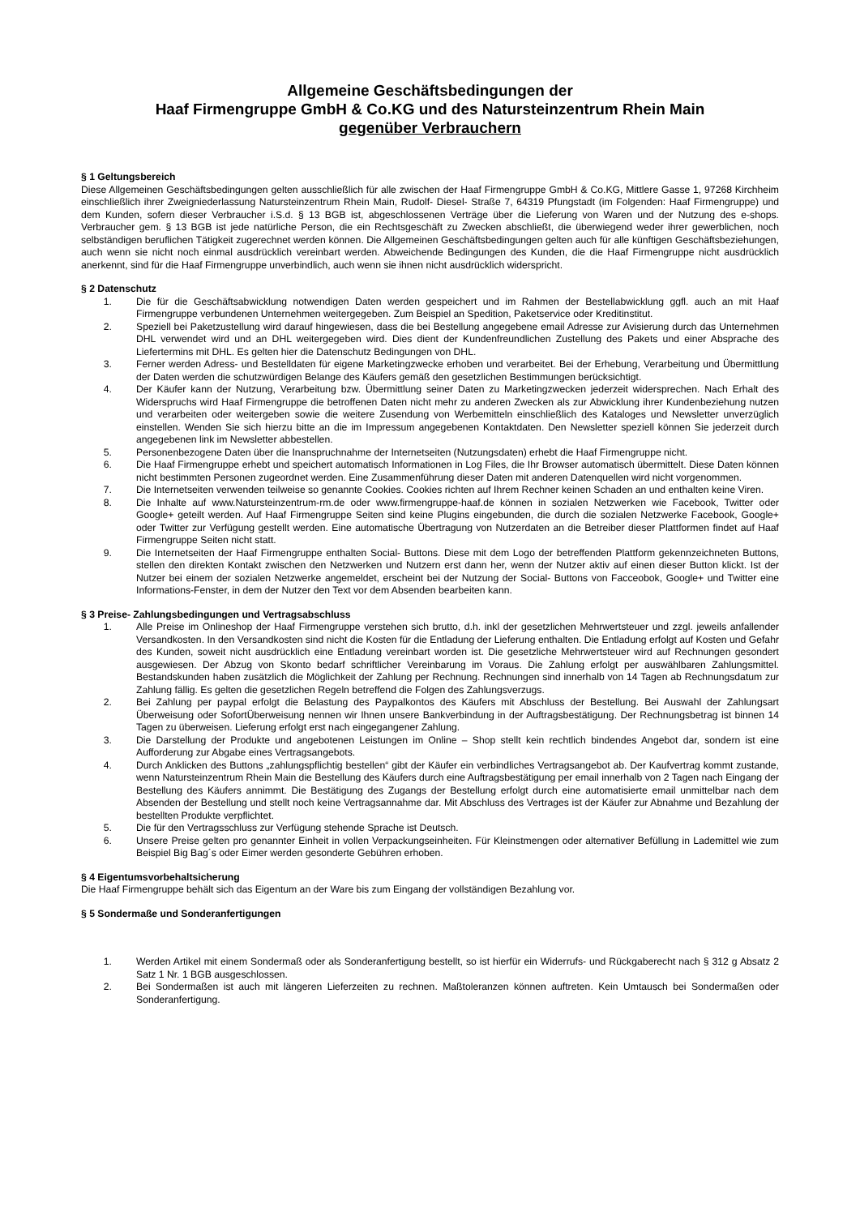Allgemeine Geschäftsbedingungen der
Haaf Firmengruppe GmbH & Co.KG und des Natursteinzentrum Rhein Main
gegenüber Verbrauchern
§ 1 Geltungsbereich
Diese Allgemeinen Geschäftsbedingungen gelten ausschließlich für alle zwischen der Haaf Firmengruppe GmbH & Co.KG, Mittlere Gasse 1, 97268 Kirchheim einschließlich ihrer Zweigniederlassung Natursteinzentrum Rhein Main, Rudolf- Diesel- Straße 7, 64319 Pfungstadt (im Folgenden: Haaf Firmengruppe) und dem Kunden, sofern dieser Verbraucher i.S.d. § 13 BGB ist, abgeschlossenen Verträge über die Lieferung von Waren und der Nutzung des e-shops. Verbraucher gem. § 13 BGB ist jede natürliche Person, die ein Rechtsgeschäft zu Zwecken abschließt, die überwiegend weder ihrer gewerblichen, noch selbständigen beruflichen Tätigkeit zugerechnet werden können. Die Allgemeinen Geschäftsbedingungen gelten auch für alle künftigen Geschäftsbeziehungen, auch wenn sie nicht noch einmal ausdrücklich vereinbart werden. Abweichende Bedingungen des Kunden, die die Haaf Firmengruppe nicht ausdrücklich anerkennt, sind für die Haaf Firmengruppe unverbindlich, auch wenn sie ihnen nicht ausdrücklich widerspricht.
§ 2 Datenschutz
1. Die für die Geschäftsabwicklung notwendigen Daten werden gespeichert und im Rahmen der Bestellabwicklung ggfl. auch an mit Haaf Firmengruppe verbundenen Unternehmen weitergegeben. Zum Beispiel an Spedition, Paketservice oder Kreditinstitut.
2. Speziell bei Paketzustellung wird darauf hingewiesen, dass die bei Bestellung angegebene email Adresse zur Avisierung durch das Unternehmen DHL verwendet wird und an DHL weitergegeben wird. Dies dient der Kundenfreundlichen Zustellung des Pakets und einer Absprache des Liefertermins mit DHL. Es gelten hier die Datenschutz Bedingungen von DHL.
3. Ferner werden Adress- und Bestelldaten für eigene Marketingzwecke erhoben und verarbeitet. Bei der Erhebung, Verarbeitung und Übermittlung der Daten werden die schutzwürdigen Belange des Käufers gemäß den gesetzlichen Bestimmungen berücksichtigt.
4. Der Käufer kann der Nutzung, Verarbeitung bzw. Übermittlung seiner Daten zu Marketingzwecken jederzeit widersprechen. Nach Erhalt des Widerspruchs wird Haaf Firmengruppe die betroffenen Daten nicht mehr zu anderen Zwecken als zur Abwicklung ihrer Kundenbeziehung nutzen und verarbeiten oder weitergeben sowie die weitere Zusendung von Werbemitteln einschließlich des Kataloges und Newsletter unverzüglich einstellen. Wenden Sie sich hierzu bitte an die im Impressum angegebenen Kontaktdaten. Den Newsletter speziell können Sie jederzeit durch angegebenen link im Newsletter abbestellen.
5. Personenbezogene Daten über die Inanspruchnahme der Internetseiten (Nutzungsdaten) erhebt die Haaf Firmengruppe nicht.
6. Die Haaf Firmengruppe erhebt und speichert automatisch Informationen in Log Files, die Ihr Browser automatisch übermittelt. Diese Daten können nicht bestimmten Personen zugeordnet werden. Eine Zusammenführung dieser Daten mit anderen Datenquellen wird nicht vorgenommen.
7. Die Internetseiten verwenden teilweise so genannte Cookies. Cookies richten auf Ihrem Rechner keinen Schaden an und enthalten keine Viren.
8. Die Inhalte auf www.Natursteinzentrum-rm.de oder www.firmengruppe-haaf.de können in sozialen Netzwerken wie Facebook, Twitter oder Google+ geteilt werden. Auf Haaf Firmengruppe Seiten sind keine Plugins eingebunden, die durch die sozialen Netzwerke Facebook, Google+ oder Twitter zur Verfügung gestellt werden. Eine automatische Übertragung von Nutzerdaten an die Betreiber dieser Plattformen findet auf Haaf Firmengruppe Seiten nicht statt.
9. Die Internetseiten der Haaf Firmengruppe enthalten Social- Buttons. Diese mit dem Logo der betreffenden Plattform gekennzeichneten Buttons, stellen den direkten Kontakt zwischen den Netzwerken und Nutzern erst dann her, wenn der Nutzer aktiv auf einen dieser Button klickt. Ist der Nutzer bei einem der sozialen Netzwerke angemeldet, erscheint bei der Nutzung der Social- Buttons von Facceobok, Google+ und Twitter eine Informations-Fenster, in dem der Nutzer den Text vor dem Absenden bearbeiten kann.
§ 3 Preise- Zahlungsbedingungen und Vertragsabschluss
1. Alle Preise im Onlineshop der Haaf Firmengruppe verstehen sich brutto, d.h. inkl der gesetzlichen Mehrwertsteuer und zzgl. jeweils anfallender Versandkosten. In den Versandkosten sind nicht die Kosten für die Entladung der Lieferung enthalten. Die Entladung erfolgt auf Kosten und Gefahr des Kunden, soweit nicht ausdrücklich eine Entladung vereinbart worden ist. Die gesetzliche Mehrwertsteuer wird auf Rechnungen gesondert ausgewiesen. Der Abzug von Skonto bedarf schriftlicher Vereinbarung im Voraus. Die Zahlung erfolgt per auswählbaren Zahlungsmittel. Bestandskunden haben zusätzlich die Möglichkeit der Zahlung per Rechnung. Rechnungen sind innerhalb von 14 Tagen ab Rechnungsdatum zur Zahlung fällig. Es gelten die gesetzlichen Regeln betreffend die Folgen des Zahlungsverzugs.
2. Bei Zahlung per paypal erfolgt die Belastung des Paypalkontos des Käufers mit Abschluss der Bestellung. Bei Auswahl der Zahlungsart Überweisung oder SofortÜberweisung nennen wir Ihnen unsere Bankverbindung in der Auftragsbestätigung. Der Rechnungsbetrag ist binnen 14 Tagen zu überweisen. Lieferung erfolgt erst nach eingegangener Zahlung.
3. Die Darstellung der Produkte und angebotenen Leistungen im Online – Shop stellt kein rechtlich bindendes Angebot dar, sondern ist eine Aufforderung zur Abgabe eines Vertragsangebots.
4. Durch Anklicken des Buttons „zahlungspflichtig bestellen“ gibt der Käufer ein verbindliches Vertragsangebot ab. Der Kaufvertrag kommt zustande, wenn Natursteinzentrum Rhein Main die Bestellung des Käufers durch eine Auftragsbestätigung per email innerhalb von 2 Tagen nach Eingang der Bestellung des Käufers annimmt. Die Bestätigung des Zugangs der Bestellung erfolgt durch eine automatisierte email unmittelbar nach dem Absenden der Bestellung und stellt noch keine Vertragsannahme dar. Mit Abschluss des Vertrages ist der Käufer zur Abnahme und Bezahlung der bestellten Produkte verpflichtet.
5. Die für den Vertragsschluss zur Verfügung stehende Sprache ist Deutsch.
6. Unsere Preise gelten pro genannter Einheit in vollen Verpackungseinheiten. Für Kleinstmengen oder alternativer Befüllung in Lademittel wie zum Beispiel Big Bag´s oder Eimer werden gesonderte Gebühren erhoben.
§ 4 Eigentumsvorbehaltsicherung
Die Haaf Firmengruppe behält sich das Eigentum an der Ware bis zum Eingang der vollständigen Bezahlung vor.
§ 5 Sondermaße und Sonderanfertigungen
1. Werden Artikel mit einem Sondermaß oder als Sonderanfertigung bestellt, so ist hierfür ein Widerrufs- und Rückgaberecht nach § 312 g Absatz 2 Satz 1 Nr. 1 BGB ausgeschlossen.
2. Bei Sondermaßen ist auch mit längeren Lieferzeiten zu rechnen. Maßtoleranzen können auftreten. Kein Umtausch bei Sondermaßen oder Sonderanfertigung.